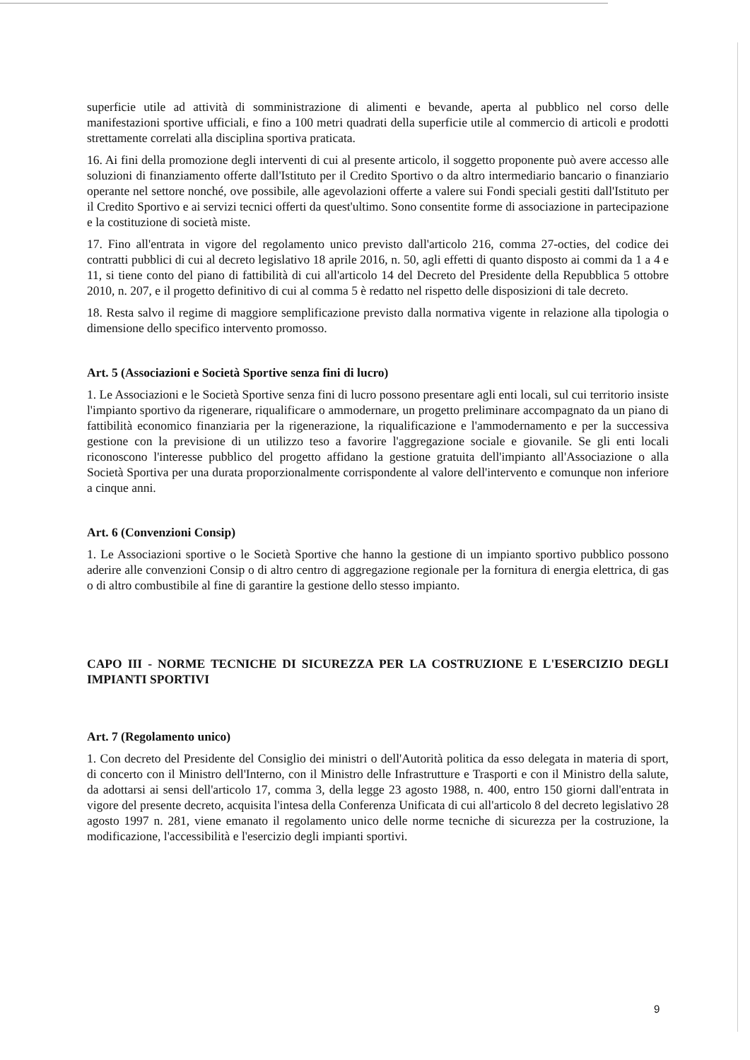superficie utile ad attività di somministrazione di alimenti e bevande, aperta al pubblico nel corso delle manifestazioni sportive ufficiali, e fino a 100 metri quadrati della superficie utile al commercio di articoli e prodotti strettamente correlati alla disciplina sportiva praticata.
16. Ai fini della promozione degli interventi di cui al presente articolo, il soggetto proponente può avere accesso alle soluzioni di finanziamento offerte dall'Istituto per il Credito Sportivo o da altro intermediario bancario o finanziario operante nel settore nonché, ove possibile, alle agevolazioni offerte a valere sui Fondi speciali gestiti dall'Istituto per il Credito Sportivo e ai servizi tecnici offerti da quest'ultimo. Sono consentite forme di associazione in partecipazione e la costituzione di società miste.
17. Fino all'entrata in vigore del regolamento unico previsto dall'articolo 216, comma 27-octies, del codice dei contratti pubblici di cui al decreto legislativo 18 aprile 2016, n. 50, agli effetti di quanto disposto ai commi da 1 a 4 e 11, si tiene conto del piano di fattibilità di cui all'articolo 14 del Decreto del Presidente della Repubblica 5 ottobre 2010, n. 207, e il progetto definitivo di cui al comma 5 è redatto nel rispetto delle disposizioni di tale decreto.
18. Resta salvo il regime di maggiore semplificazione previsto dalla normativa vigente in relazione alla tipologia o dimensione dello specifico intervento promosso.
Art. 5 (Associazioni e Società Sportive senza fini di lucro)
1. Le Associazioni e le Società Sportive senza fini di lucro possono presentare agli enti locali, sul cui territorio insiste l'impianto sportivo da rigenerare, riqualificare o ammodernare, un progetto preliminare accompagnato da un piano di fattibilità economico finanziaria per la rigenerazione, la riqualificazione e l'ammodernamento e per la successiva gestione con la previsione di un utilizzo teso a favorire l'aggregazione sociale e giovanile. Se gli enti locali riconoscono l'interesse pubblico del progetto affidano la gestione gratuita dell'impianto all'Associazione o alla Società Sportiva per una durata proporzionalmente corrispondente al valore dell'intervento e comunque non inferiore a cinque anni.
Art. 6 (Convenzioni Consip)
1. Le Associazioni sportive o le Società Sportive che hanno la gestione di un impianto sportivo pubblico possono aderire alle convenzioni Consip o di altro centro di aggregazione regionale per la fornitura di energia elettrica, di gas o di altro combustibile al fine di garantire la gestione dello stesso impianto.
CAPO III - NORME TECNICHE DI SICUREZZA PER LA COSTRUZIONE E L'ESERCIZIO DEGLI IMPIANTI SPORTIVI
Art. 7 (Regolamento unico)
1. Con decreto del Presidente del Consiglio dei ministri o dell'Autorità politica da esso delegata in materia di sport, di concerto con il Ministro dell'Interno, con il Ministro delle Infrastrutture e Trasporti e con il Ministro della salute, da adottarsi ai sensi dell'articolo 17, comma 3, della legge 23 agosto 1988, n. 400, entro 150 giorni dall'entrata in vigore del presente decreto, acquisita l'intesa della Conferenza Unificata di cui all'articolo 8 del decreto legislativo 28 agosto 1997 n. 281, viene emanato il regolamento unico delle norme tecniche di sicurezza per la costruzione, la modificazione, l'accessibilità e l'esercizio degli impianti sportivi.
9